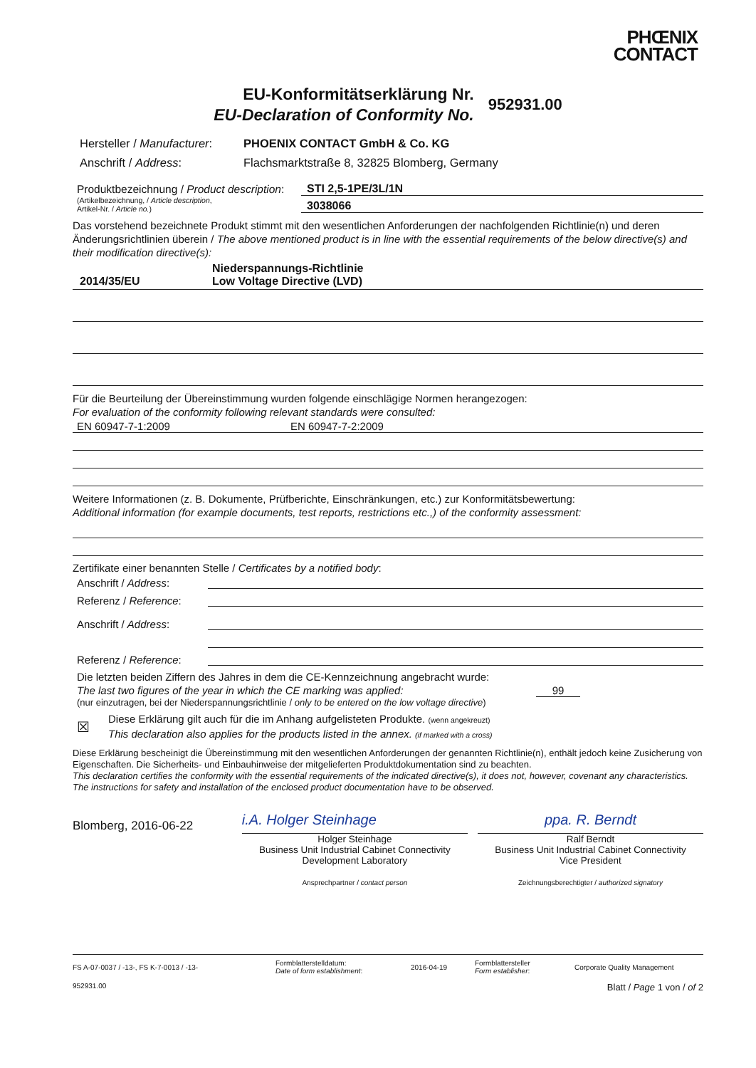PHŒNIX
CONTACT
EU-Konformitätserklärung Nr.
EU-Declaration of Conformity No.
952931.00
Hersteller / Manufacturer:
Anschrift / Address:
PHOENIX CONTACT GmbH & Co. KG
Flachsmarktstraße 8, 32825 Blomberg, Germany
Produktbezeichnung / Product description:
STI 2,5-1PE/3L/1N
(Artikelbezeichnung, / Article description,
Artikel-Nr. / Article no.)
3038066
Das vorstehend bezeichnete Produkt stimmt mit den wesentlichen Anforderungen der nachfolgenden Richtlinie(n) und deren Änderungsrichtlinien überein / The above mentioned product is in line with the essential requirements of the below directive(s) and their modification directive(s):
2014/35/EU
Niederspannungs-Richtlinie
Low Voltage Directive (LVD)
Für die Beurteilung der Übereinstimmung wurden folgende einschlägige Normen herangezogen:
For evaluation of the conformity following relevant standards were consulted:
EN 60947-7-1:2009
EN 60947-7-2:2009
Weitere Informationen (z. B. Dokumente, Prüfberichte, Einschränkungen, etc.) zur Konformitätsbewertung:
Additional information (for example documents, test reports, restrictions etc.,) of the conformity assessment:
Zertifikate einer benannten Stelle / Certificates by a notified body:
Anschrift / Address:
Referenz / Reference:
Anschrift / Address:
Referenz / Reference:
Die letzten beiden Ziffern des Jahres in dem die CE-Kennzeichnung angebracht wurde:
The last two figures of the year in which the CE marking was applied:
99
(nur einzutragen, bei der Niederspannungsrichtlinie / only to be entered on the low voltage directive)
☒
Diese Erklärung gilt auch für die im Anhang aufgelisteten Produkte. (wenn angekreuzt)
This declaration also applies for the products listed in the annex. (if marked with a cross)
Diese Erklärung bescheinigt die Übereinstimmung mit den wesentlichen Anforderungen der genannten Richtlinie(n), enthält jedoch keine Zusicherung von Eigenschaften. Die Sicherheits- und Einbauhinweise der mitgelieferten Produktdokumentation sind zu beachten.
This declaration certifies the conformity with the essential requirements of the indicated directive(s), it does not, however, covenant any characteristics. The instructions for safety and installation of the enclosed product documentation have to be observed.
Blomberg, 2016-06-22
i.A. Holger Steinhage
Holger Steinhage
Business Unit Industrial Cabinet Connectivity
Development Laboratory
Ansprechpartner / contact person
ppa. R. Berndt
Ralf Berndt
Business Unit Industrial Cabinet Connectivity
Vice President
Zeichnungsberechtigter / authorized signatory
FS A-07-0037 / -13-, FS K-7-0013 / -13-
Formblatterstelldatum:
Date of form establishment:
2016-04-19
Formblattersteller
Form establisher:
Corporate Quality Management
952931.00 Blatt / Page 1 von / of 2